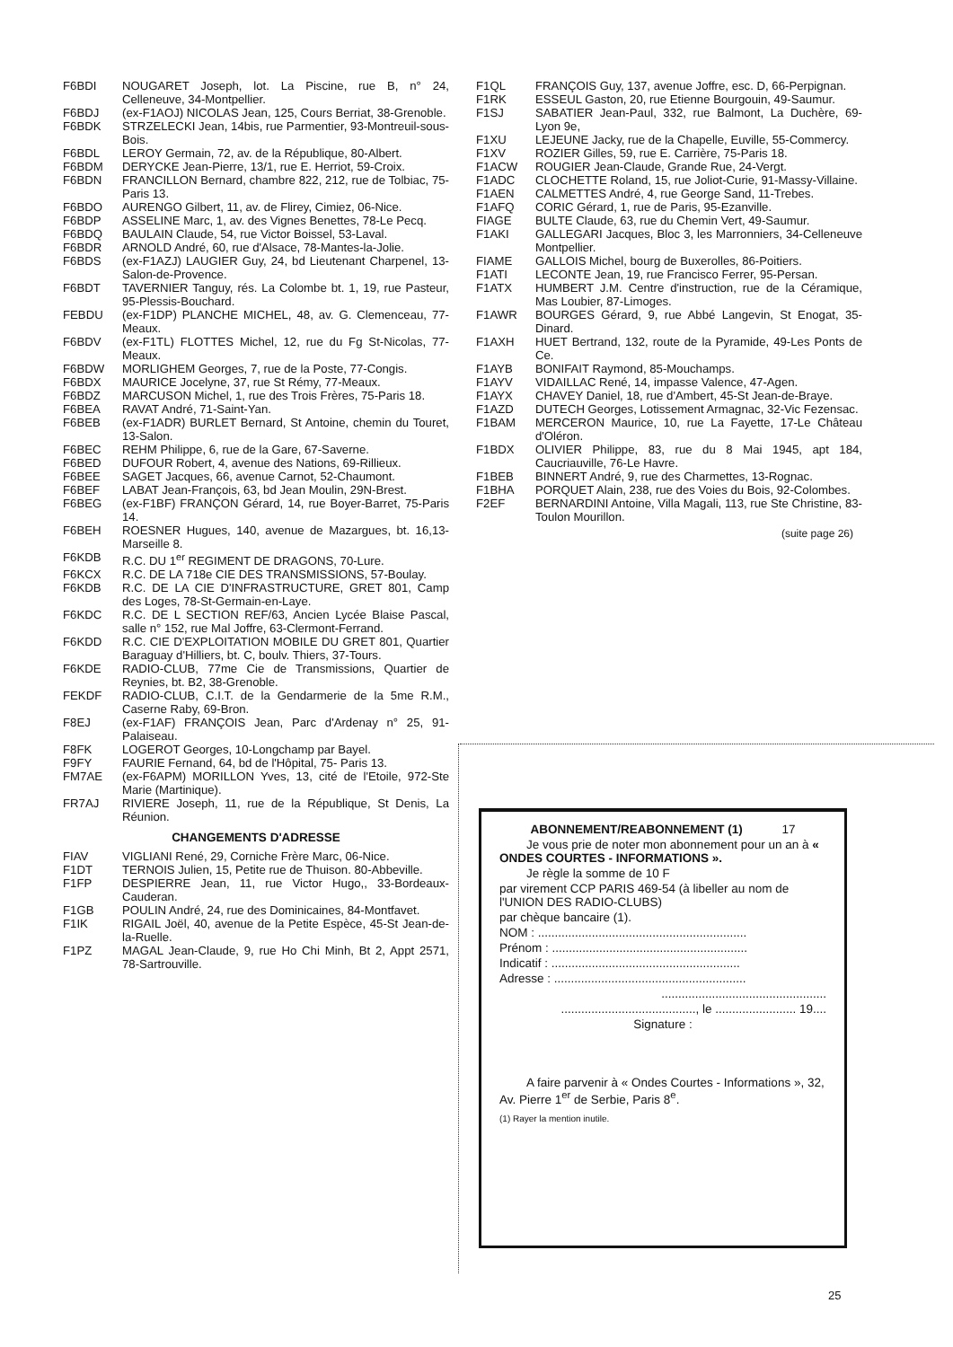| F6BDI | NOUGARET Joseph, lot. La Piscine, rue B, n° 24, Celleneuve, 34-Montpellier. |
| F6BDJ | (ex-F1AOJ) NICOLAS Jean, 125, Cours Berriat, 38-Grenoble. |
| F6BDK | STRZELECKI Jean, 14bis, rue Parmentier, 93-Montreuil-sous-Bois. |
| F6BDL | LEROY Germain, 72, av. de la République, 80-Albert. |
| F6BDM | DERYCKE Jean-Pierre, 13/1, rue E. Herriot, 59-Croix. |
| F6BDN | FRANCILLON Bernard, chambre 822, 212, rue de Tolbiac, 75-Paris 13. |
| F6BDO | AURENGO Gilbert, 11, av. de Flirey, Cimiez, 06-Nice. |
| F6BDP | ASSELINE Marc, 1, av. des Vignes Benettes, 78-Le Pecq. |
| F6BDQ | BAULAIN Claude, 54, rue Victor Boissel, 53-Laval. |
| F6BDR | ARNOLD André, 60, rue d'Alsace, 78-Mantes-la-Jolie. |
| F6BDS | (ex-F1AZJ) LAUGIER Guy, 24, bd Lieutenant Charpenel, 13-Salon-de-Provence. |
| F6BDT | TAVERNIER Tanguy, rés. La Colombe bt. 1, 19, rue Pasteur, 95-Plessis-Bouchard. |
| FEBDU | (ex-F1DP) PLANCHE MICHEL, 48, av. G. Clemenceau, 77-Meaux. |
| F6BDV | (ex-F1TL) FLOTTES Michel, 12, rue du Fg St-Nicolas, 77-Meaux. |
| F6BDW | MORLIGHEM Georges, 7, rue de la Poste, 77-Congis. |
| F6BDX | MAURICE Jocelyne, 37, rue St Rémy, 77-Meaux. |
| F6BDZ | MARCUSON Michel, 1, rue des Trois Frères, 75-Paris 18. |
| F6BEA | RAVAT André, 71-Saint-Yan. |
| F6BEB | (ex-F1ADR) BURLET Bernard, St Antoine, chemin du Touret, 13-Salon. |
| F6BEC | REHM Philippe, 6, rue de la Gare, 67-Saverne. |
| F6BED | DUFOUR Robert, 4, avenue des Nations, 69-Rillieux. |
| F6BEE | SAGET Jacques, 66, avenue Carnot, 52-Chaumont. |
| F6BEF | LABAT Jean-François, 63, bd Jean Moulin, 29N-Brest. |
| F6BEG | (ex-F1BF) FRANÇON Gérard, 14, rue Boyer-Barret, 75-Paris 14. |
| F6BEH | ROESNER Hugues, 140, avenue de Mazargues, bt. 16,13-Marseille 8. |
| F6KDB | R.C. DU 1<sup>er</sup> REGIMENT DE DRAGONS, 70-Lure. |
| F6KCX | R.C. DE LA 718e CIE DES TRANSMISSIONS, 57-Boulay. |
| F6KDB | R.C. DE LA CIE D'INFRASTRUCTURE, GRET 801, Camp des Loges, 78-St-Germain-en-Laye. |
| F6KDC | R.C. DE L SECTION REF/63, Ancien Lycée Blaise Pascal, salle n° 152, rue Mal Joffre, 63-Clermont-Ferrand. |
| F6KDD | R.C. CIE D'EXPLOITATION MOBILE DU GRET 801, Quartier Baraguay d'Hilliers, bt. C, boulv. Thiers, 37-Tours. |
| F6KDE | RADIO-CLUB, 77me Cie de Transmissions, Quartier de Reynies, bt. B2, 38-Grenoble. |
| FEKDF | RADIO-CLUB, C.I.T. de la Gendarmerie de la 5me R.M., Caserne Raby, 69-Bron. |
| F8EJ | (ex-F1AF) FRANÇOIS Jean, Parc d'Ardenay n° 25, 91-Palaiseau. |
| F8FK | LOGEROT Georges, 10-Longchamp par Bayel. |
| F9FY | FAURIE Fernand, 64, bd de l'Hôpital, 75- Paris 13. |
| FM7AE | (ex-F6APM) MORILLON Yves, 13, cité de l'Etoile, 972-Ste Marie (Martinique). |
| FR7AJ | RIVIERE Joseph, 11, rue de la République, St Denis, La Réunion. |
CHANGEMENTS D'ADRESSE
| FIAV | VIGLIANI René, 29, Corniche Frère Marc, 06-Nice. |
| F1DT | TERNOIS Julien, 15, Petite rue de Thuison. 80-Abbeville. |
| F1FP | DESPIERRE Jean, 11, rue Victor Hugo,, 33-Bordeaux-Cauderan. |
| F1GB | POULIN André, 24, rue des Dominicaines, 84-Montfavet. |
| F1IK | RIGAIL Joël, 40, avenue de la Petite Espèce, 45-St Jean-de-la-Ruelle. |
| F1PZ | MAGAL Jean-Claude, 9, rue Ho Chi Minh, Bt 2, Appt 2571, 78-Sartrouville. |
| F1QL | FRANÇOIS Guy, 137, avenue Joffre, esc. D, 66-Perpignan. |
| F1RK | ESSEUL Gaston, 20, rue Etienne Bourgouin, 49-Saumur. |
| F1SJ | SABATIER Jean-Paul, 332, rue Balmont, La Duchère, 69-Lyon 9e, |
| F1XU | LEJEUNE Jacky, rue de la Chapelle, Euville, 55-Commercy. |
| F1XV | ROZIER Gilles, 59, rue E. Carrière, 75-Paris 18. |
| F1ACW | ROUGIER Jean-Claude, Grande Rue, 24-Vergt. |
| F1ADC | CLOCHETTE Roland, 15, rue Joliot-Curie, 91-Massy-Villaine. |
| F1AEN | CALMETTES André, 4, rue George Sand, 11-Trebes. |
| F1AFQ | CORIC Gérard, 1, rue de Paris, 95-Ezanville. |
| FIAGE | BULTE Claude, 63, rue du Chemin Vert, 49-Saumur. |
| F1AKI | GALLEGARI Jacques, Bloc 3, les Marronniers, 34-Celleneuve Montpellier. |
| FIAME | GALLOIS Michel, bourg de Buxerolles, 86-Poitiers. |
| F1ATI | LECONTE Jean, 19, rue Francisco Ferrer, 95-Persan. |
| F1ATX | HUMBERT J.M. Centre d'instruction, rue de la Céramique, Mas Loubier, 87-Limoges. |
| F1AWR | BOURGES Gérard, 9, rue Abbé Langevin, St Enogat, 35-Dinard. |
| F1AXH | HUET Bertrand, 132, route de la Pyramide, 49-Les Ponts de Ce. |
| F1AYB | BONIFAIT Raymond, 85-Mouchamps. |
| F1AYV | VIDAILLAC René, 14, impasse Valence, 47-Agen. |
| F1AYX | CHAVEY Daniel, 18, rue d'Ambert, 45-St Jean-de-Braye. |
| F1AZD | DUTECH Georges, Lotissement Armagnac, 32-Vic Fezensac. |
| F1BAM | MERCERON Maurice, 10, rue La Fayette, 17-Le Château d'Oléron. |
| F1BDX | OLIVIER Philippe, 83, rue du 8 Mai 1945, apt 184, Caucriauville, 76-Le Havre. |
| F1BEB | BINNERT André, 9, rue des Charmettes, 13-Rognac. |
| F1BHA | PORQUET Alain, 238, rue des Voies du Bois, 92-Colombes. |
| F2EF | BERNARDINI Antoine, Villa Magali, 113, rue Ste Christine, 83-Toulon Mourillon. |
(suite page 26)
ABONNEMENT/REABONNEMENT (1) 17
Je vous prie de noter mon abonnement pour un an à « ONDES COURTES - INFORMATIONS ».
Je règle la somme de 10 F
par virement CCP PARIS 469-54 (à libeller au nom de l'UNION DES RADIO-CLUBS)
par chèque bancaire (1).
NOM : ..............................................................
Prénom : ..........................................................
Indicatif : ........................................................
Adresse : .........................................................
.................................................
........................................, le ........................ 19....
Signature :
A faire parvenir à « Ondes Courtes - Informations », 32, Av. Pierre 1<sup>er</sup> de Serbie, Paris 8<sup>e</sup>.
(1) Rayer la mention inutile.
25